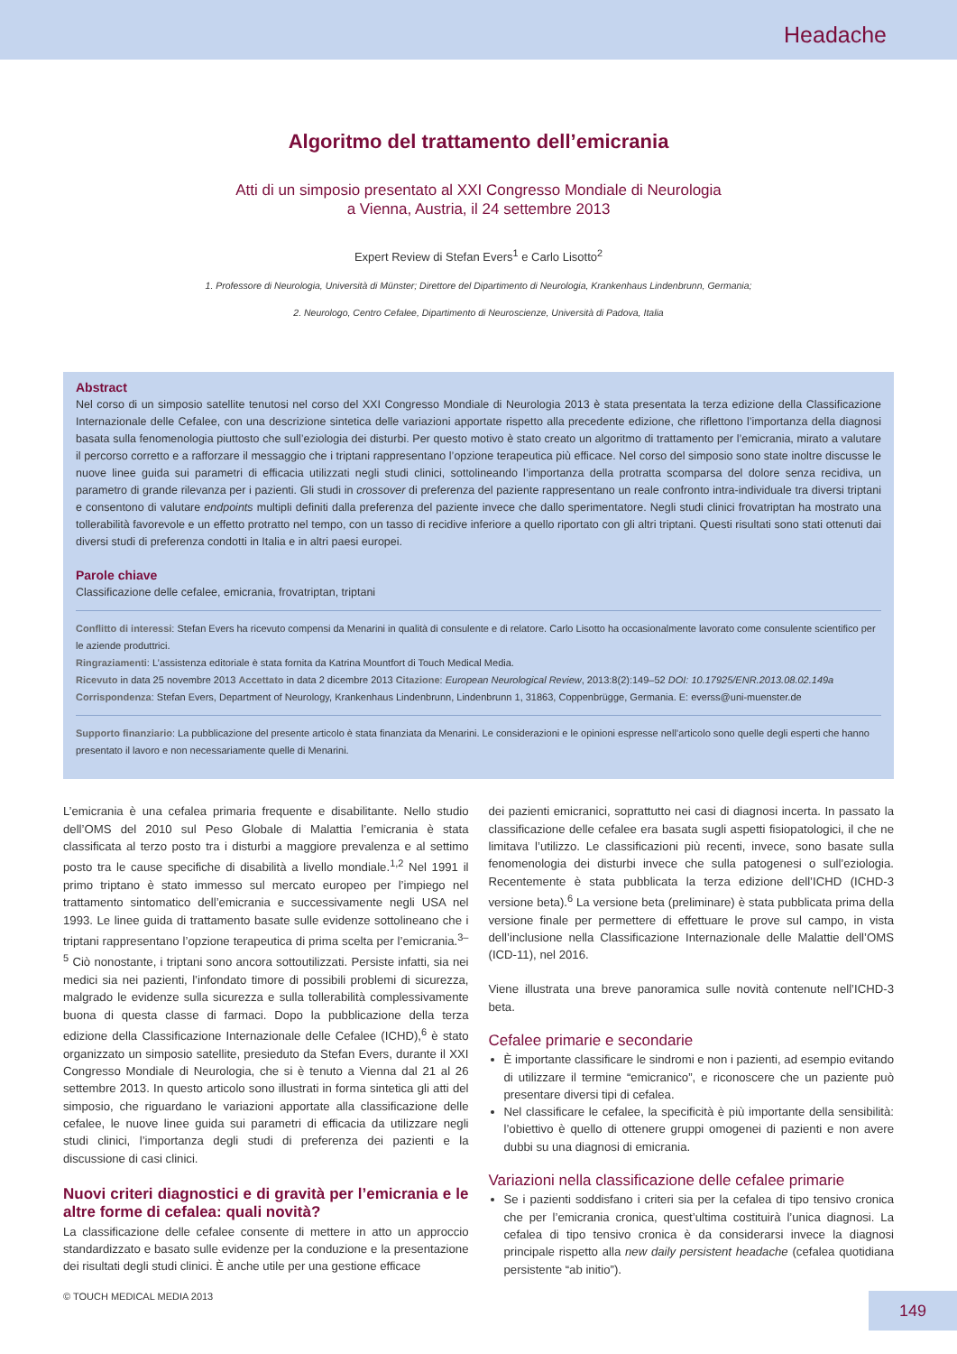Headache
Algoritmo del trattamento dell’emicrania
Atti di un simposio presentato al XXI Congresso Mondiale di Neurologia
a Vienna, Austria, il 24 settembre 2013
Expert Review di Stefan Evers<sup>1</sup> e Carlo Lisotto<sup>2</sup>
1. Professore di Neurologia, Università di Münster; Direttore del Dipartimento di Neurologia, Krankenhaus Lindenbrunn, Germania;
2. Neurologo, Centro Cefalee, Dipartimento di Neuroscienze, Università di Padova, Italia
Abstract
Nel corso di un simposio satellite tenutosi nel corso del XXI Congresso Mondiale di Neurologia 2013 è stata presentata la terza edizione della Classificazione Internazionale delle Cefalee, con una descrizione sintetica delle variazioni apportate rispetto alla precedente edizione, che riflettono l’importanza della diagnosi basata sulla fenomenologia piuttosto che sull’eziologia dei disturbi. Per questo motivo è stato creato un algoritmo di trattamento per l’emicrania, mirato a valutare il percorso corretto e a rafforzare il messaggio che i triptani rappresentano l’opzione terapeutica più efficace. Nel corso del simposio sono state inoltre discusse le nuove linee guida sui parametri di efficacia utilizzati negli studi clinici, sottolineando l’importanza della protratta scomparsa del dolore senza recidiva, un parametro di grande rilevanza per i pazienti. Gli studi in crossover di preferenza del paziente rappresentano un reale confronto intra-individuale tra diversi triptani e consentono di valutare endpoints multipli definiti dalla preferenza del paziente invece che dallo sperimentatore. Negli studi clinici frovatriptan ha mostrato una tollerabilità favorevole e un effetto protratto nel tempo, con un tasso di recidive inferiore a quello riportato con gli altri triptani. Questi risultati sono stati ottenuti dai diversi studi di preferenza condotti in Italia e in altri paesi europei.
Parole chiave
Classificazione delle cefalee, emicrania, frovatriptan, triptani
Conflitto di interessi: Stefan Evers ha ricevuto compensi da Menarini in qualità di consulente e di relatore. Carlo Lisotto ha occasionalmente lavorato come consulente scientifico per le aziende produttrici.
Ringraziamenti: L’assistenza editoriale è stata fornita da Katrina Mountfort di Touch Medical Media.
Ricevuto in data 25 novembre 2013 Accettato in data 2 dicembre 2013 Citazione: European Neurological Review, 2013:8(2):149–52 DOI: 10.17925/ENR.2013.08.02.149a
Corrispondenza: Stefan Evers, Department of Neurology, Krankenhaus Lindenbrunn, Lindenbrunn 1, 31863, Coppenbrügge, Germania. E: everss@uni-muenster.de
Supporto finanziario: La pubblicazione del presente articolo è stata finanziata da Menarini. Le considerazioni e le opinioni espresse nell’articolo sono quelle degli esperti che hanno presentato il lavoro e non necessariamente quelle di Menarini.
L’emicrania è una cefalea primaria frequente e disabilitante. Nello studio dell’OMS del 2010 sul Peso Globale di Malattia l’emicrania è stata classificata al terzo posto tra i disturbi a maggiore prevalenza e al settimo posto tra le cause specifiche di disabilità a livello mondiale.<sup>1,2</sup> Nel 1991 il primo triptano è stato immesso sul mercato europeo per l’impiego nel trattamento sintomatico dell’emicrania e successivamente negli USA nel 1993. Le linee guida di trattamento basate sulle evidenze sottolineano che i triptani rappresentano l’opzione terapeutica di prima scelta per l’emicrania.<sup>3–5</sup> Ciò nonostante, i triptani sono ancora sottoutilizzati. Persiste infatti, sia nei medici sia nei pazienti, l’infondato timore di possibili problemi di sicurezza, malgrado le evidenze sulla sicurezza e sulla tollerabilità complessivamente buona di questa classe di farmaci. Dopo la pubblicazione della terza edizione della Classificazione Internazionale delle Cefalee (ICHD),<sup>6</sup> è stato organizzato un simposio satellite, presieduto da Stefan Evers, durante il XXI Congresso Mondiale di Neurologia, che si è tenuto a Vienna dal 21 al 26 settembre 2013. In questo articolo sono illustrati in forma sintetica gli atti del simposio, che riguardano le variazioni apportate alla classificazione delle cefalee, le nuove linee guida sui parametri di efficacia da utilizzare negli studi clinici, l’importanza degli studi di preferenza dei pazienti e la discussione di casi clinici.
Nuovi criteri diagnostici e di gravità per l’emicrania e le altre forme di cefalea: quali novità?
La classificazione delle cefalee consente di mettere in atto un approccio standardizzato e basato sulle evidenze per la conduzione e la presentazione dei risultati degli studi clinici. È anche utile per una gestione efficace
dei pazienti emicranici, soprattutto nei casi di diagnosi incerta. In passato la classificazione delle cefalee era basata sugli aspetti fisiopatologici, il che ne limitava l’utilizzo. Le classificazioni più recenti, invece, sono basate sulla fenomenologia dei disturbi invece che sulla patogenesi o sull’eziologia. Recentemente è stata pubblicata la terza edizione dell’ICHD (ICHD-3 versione beta).<sup>6</sup> La versione beta (preliminare) è stata pubblicata prima della versione finale per permettere di effettuare le prove sul campo, in vista dell’inclusione nella Classificazione Internazionale delle Malattie dell’OMS (ICD-11), nel 2016.
Viene illustrata una breve panoramica sulle novità contenute nell’ICHD-3 beta.
Cefalee primarie e secondarie
È importante classificare le sindromi e non i pazienti, ad esempio evitando di utilizzare il termine “emicranico”, e riconoscere che un paziente può presentare diversi tipi di cefalea.
Nel classificare le cefalee, la specificità è più importante della sensibilità: l’obiettivo è quello di ottenere gruppi omogenei di pazienti e non avere dubbi su una diagnosi di emicrania.
Variazioni nella classificazione delle cefalee primarie
Se i pazienti soddisfano i criteri sia per la cefalea di tipo tensivo cronica che per l’emicrania cronica, quest’ultima costituirà l’unica diagnosi. La cefalea di tipo tensivo cronica è da considerarsi invece la diagnosi principale rispetto alla new daily persistent headache (cefalea quotidiana persistente “ab initio”).
© TOUCH MEDICAL MEDIA 2013 149